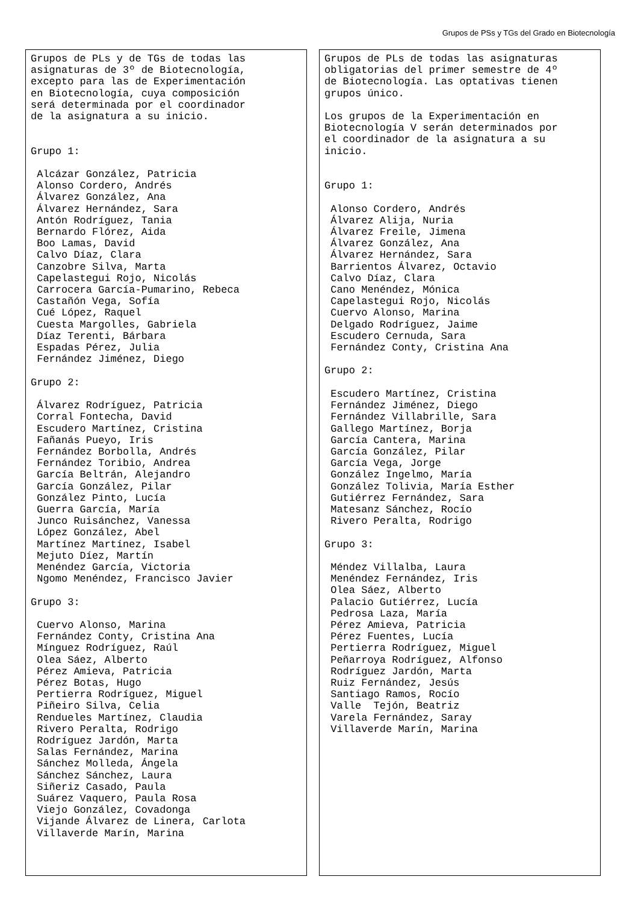Grupos de PSs y TGs del Grado en Biotecnología
Grupos de PLs y de TGs de todas las asignaturas de 3º de Biotecnología, excepto para las de Experimentación en Biotecnología, cuya composición será determinada por el coordinador de la asignatura a su inicio. Grupo 1: Alcázar González, Patricia Alonso Cordero, Andrés Álvarez González, Ana Álvarez Hernández, Sara Antón Rodríguez, Tania Bernardo Flórez, Aida Boo Lamas, David Calvo Díaz, Clara Canzobre Silva, Marta Capelastegui Rojo, Nicolás Carrocera García-Pumarino, Rebeca Castañón Vega, Sofía Cué López, Raquel Cuesta Margolles, Gabriela Díaz Terenti, Bárbara Espadas Pérez, Julia Fernández Jiménez, Diego Grupo 2: Álvarez Rodríguez, Patricia Corral Fontecha, David Escudero Martínez, Cristina Fañanás Pueyo, Iris Fernández Borbolla, Andrés Fernández Toribio, Andrea García Beltrán, Alejandro García González, Pilar González Pinto, Lucía Guerra García, María Junco Ruisánchez, Vanessa López González, Abel Martínez Martínez, Isabel Mejuto Díez, Martín Menéndez García, Victoria Ngomo Menéndez, Francisco Javier Grupo 3: Cuervo Alonso, Marina Fernández Conty, Cristina Ana Mínguez Rodríguez, Raúl Olea Sáez, Alberto Pérez Amieva, Patricia Pérez Botas, Hugo Pertierra Rodríguez, Miguel Piñeiro Silva, Celia Rendueles Martínez, Claudia Rivero Peralta, Rodrigo Rodríguez Jardón, Marta Salas Fernández, Marina Sánchez Molleda, Ángela Sánchez Sánchez, Laura Siñeriz Casado, Paula Suárez Vaquero, Paula Rosa Viejo González, Covadonga Vijande Álvarez de Linera, Carlota Villaverde Marín, Marina
Grupos de PLs de todas las asignaturas obligatorias del primer semestre de 4º de Biotecnología. Las optativas tienen grupos único. Los grupos de la Experimentación en Biotecnología V serán determinados por el coordinador de la asignatura a su inicio. Grupo 1: Alonso Cordero, Andrés Álvarez Alija, Nuria Álvarez Freile, Jimena Álvarez González, Ana Álvarez Hernández, Sara Barrientos Álvarez, Octavio Calvo Díaz, Clara Cano Menéndez, Mónica Capelastegui Rojo, Nicolás Cuervo Alonso, Marina Delgado Rodríguez, Jaime Escudero Cernuda, Sara Fernández Conty, Cristina Ana Grupo 2: Escudero Martínez, Cristina Fernández Jiménez, Diego Fernández Villabrille, Sara Gallego Martínez, Borja García Cantera, Marina García González, Pilar García Vega, Jorge González Ingelmo, María González Tolivia, María Esther Gutiérrez Fernández, Sara Matesanz Sánchez, Rocío Rivero Peralta, Rodrigo Grupo 3: Méndez Villalba, Laura Menéndez Fernández, Iris Olea Sáez, Alberto Palacio Gutiérrez, Lucía Pedrosa Laza, María Pérez Amieva, Patricia Pérez Fuentes, Lucía Pertierra Rodríguez, Miguel Peñarroya Rodríguez, Alfonso Rodríguez Jardón, Marta Ruiz Fernández, Jesús Santiago Ramos, Rocío Valle Tejón, Beatriz Varela Fernández, Saray Villaverde Marín, Marina